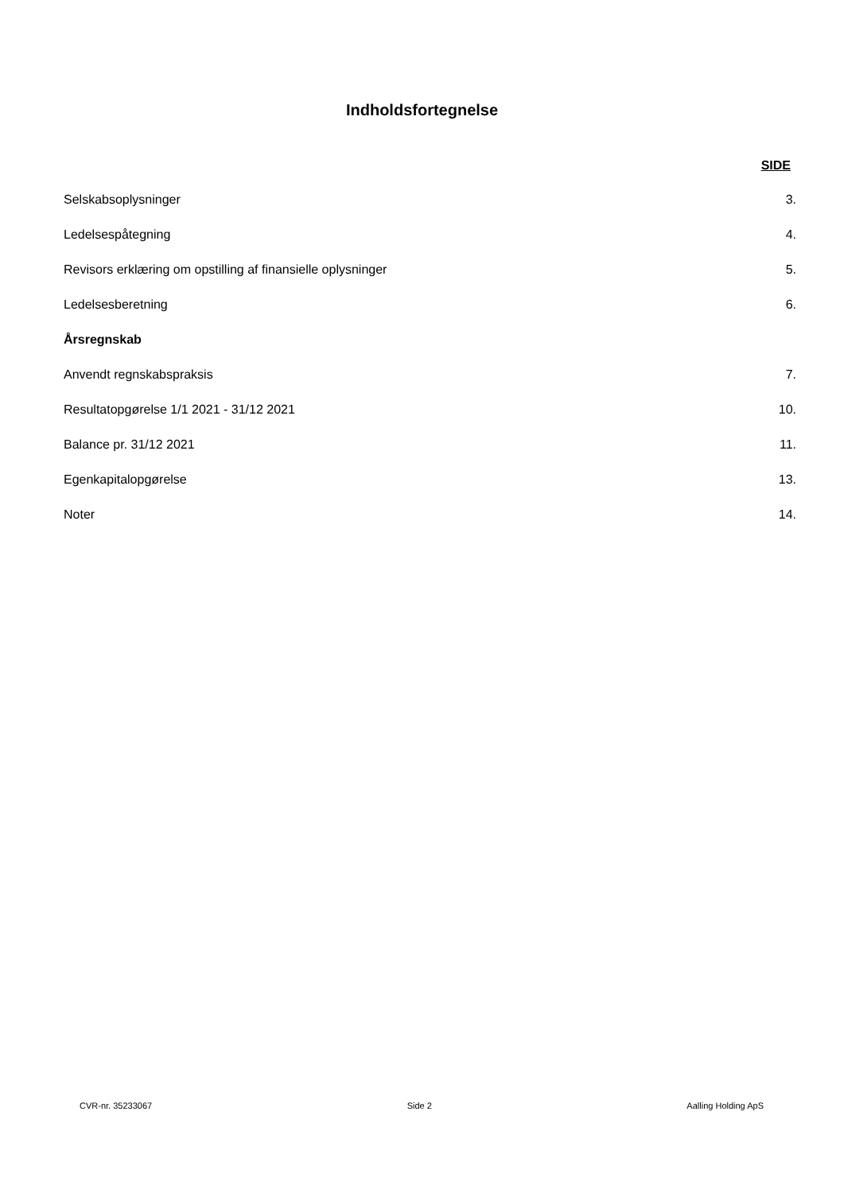Indholdsfortegnelse
SIDE
| Selskabsoplysninger | 3. |
| Ledelsespåtegning | 4. |
| Revisors erklæring om opstilling af finansielle oplysninger | 5. |
| Ledelsesberetning | 6. |
| Årsregnskab | |
| Anvendt regnskabspraksis | 7. |
| Resultatopgørelse 1/1 2021 - 31/12 2021 | 10. |
| Balance pr. 31/12 2021 | 11. |
| Egenkapitalopgørelse | 13. |
| Noter | 14. |
CVR-nr. 35233067 Side 2 Aalling Holding ApS